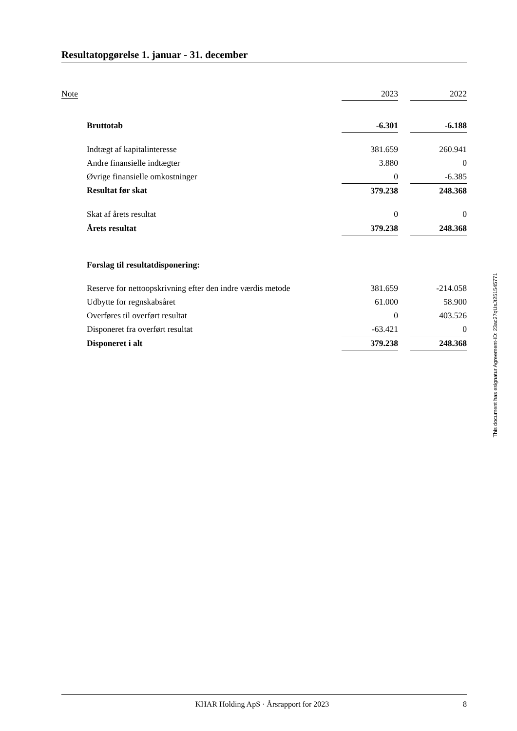Resultatopgørelse 1. januar - 31. december
| Note | | 2023 | | 2022 |
| | Bruttotab | -6.301 | | -6.188 |
| | Indtægt af kapitalinteresse | 381.659 | | 260.941 |
| | Andre finansielle indtægter | 3.880 | | 0 |
| | Øvrige finansielle omkostninger | 0 | | -6.385 |
| | Resultat før skat | 379.238 | | 248.368 |
| | Skat af årets resultat | 0 | | 0 |
| | Årets resultat | 379.238 | | 248.368 |
| | Forslag til resultatdisponering: | | | |
| | Reserve for nettoopskrivning efter den indre værdis metode | 381.659 | | -214.058 |
| | Udbytte for regnskabsåret | 61.000 | | 58.900 |
| | Overføres til overført resultat | 0 | | 403.526 |
| | Disponeret fra overført resultat | -63.421 | | 0 |
| | Disponeret i alt | 379.238 | | 248.368 |
This document has esignatur Agreement-ID: 23ac27qUsJt251545771
KHAR Holding ApS · Årsrapport for 2023 8